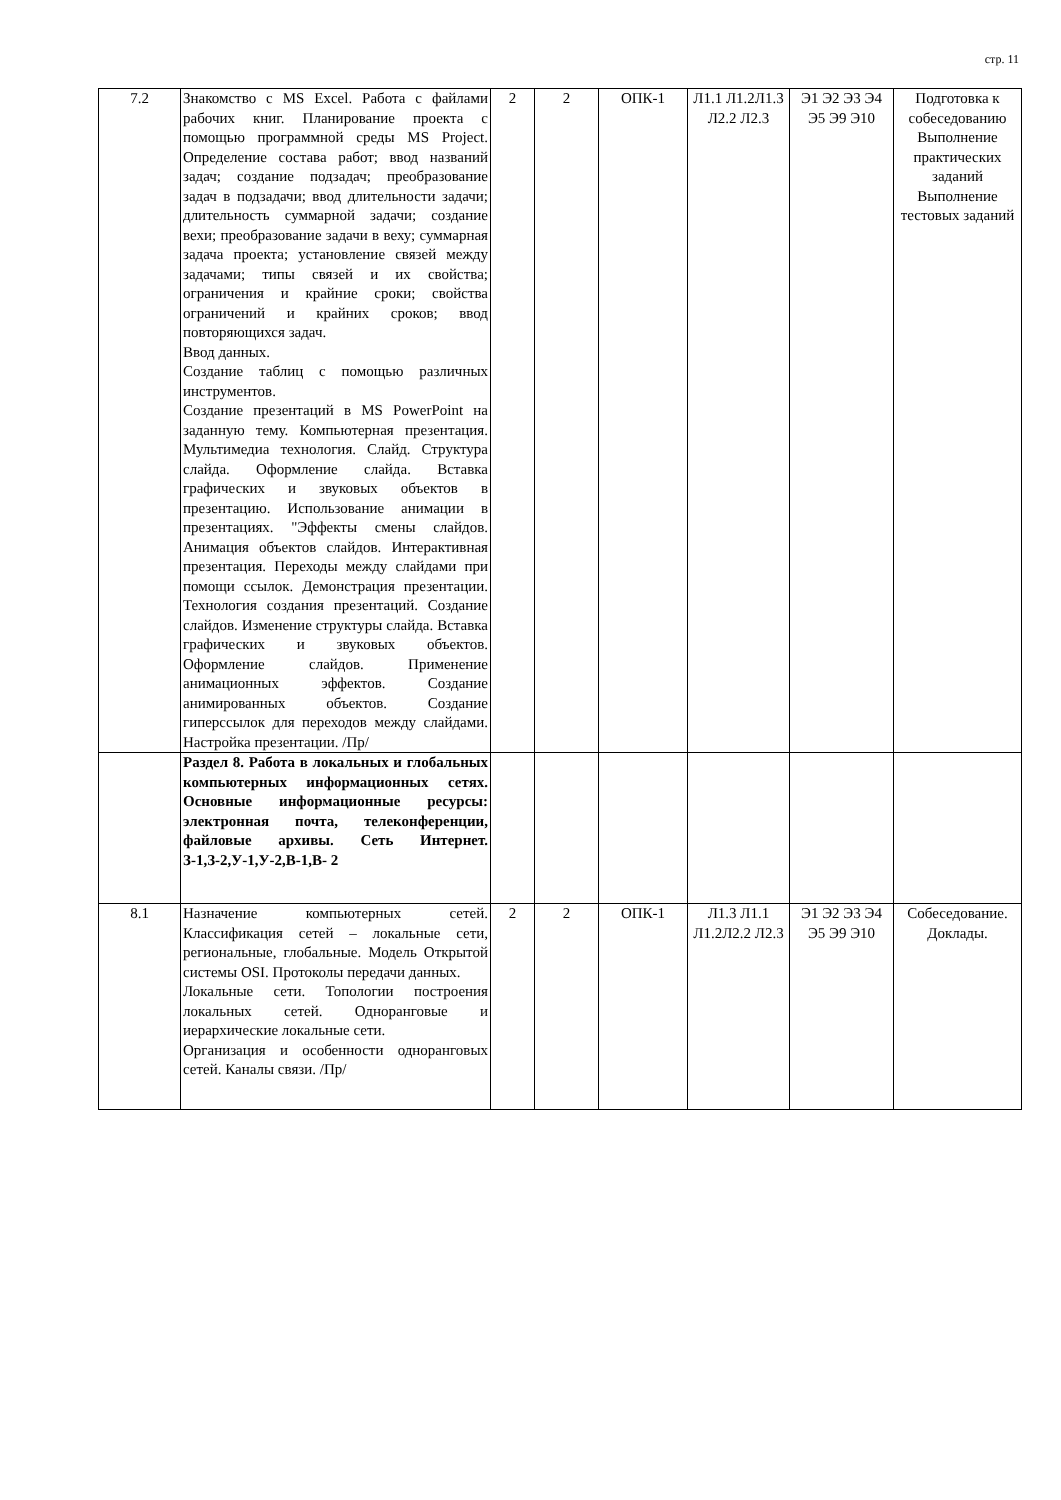стр. 11
| 7.2 | Знакомство с MS Excel. Работа с файлами рабочих книг. Планирование проекта с помощью программной среды MS Project. Определение состава работ; ввод названий задач; создание подзадач; преобразование задач в подзадачи; ввод длительности задачи; длительность суммарной задачи; создание вехи; преобразование задачи в веху; суммарная задача проекта; установление связей между задачами; типы связей и их свойства; ограничения и крайние сроки; свойства ограничений и крайних сроков; ввод повторяющихся задач. Ввод данных. Создание таблиц с помощью различных инструментов. Создание презентаций в MS PowerPoint на заданную тему. Компьютерная презентация. Мультимедиа технология. Слайд. Структура слайда. Оформление слайда. Вставка графических и звуковых объектов в презентацию. Использование анимации в презентациях. "Эффекты смены слайдов. Анимация объектов слайдов. Интерактивная презентация. Переходы между слайдами при помощи ссылок. Демонстрация презентации. Технология создания презентаций. Создание слайдов. Изменение структуры слайда. Вставка графических и звуковых объектов. Оформление слайдов. Применение анимационных эффектов. Создание анимированных объектов. Создание гиперссылок для переходов между слайдами. Настройка презентации. /Пр/ | 2 | 2 | ОПК-1 | Л1.1 Л1.2Л1.3 Л2.2 Л2.3 | Э1 Э2 Э3 Э4 Э5 Э9 Э10 | Подготовка к собеседованию Выполнение практических заданий Выполнение тестовых заданий |
| | Раздел 8. Работа в локальных и глобальных компьютерных информационных сетях. Основные информационные ресурсы: электронная почта, телеконференции, файловые архивы. Сеть Интернет. З-1,З-2,У-1,У-2,В-1,В- 2 | | | | | | |
| 8.1 | Назначение компьютерных сетей. Классификация сетей – локальные сети, региональные, глобальные. Модель Открытой системы OSI. Протоколы передачи данных. Локальные сети. Топологии построения локальных сетей. Одноранговые и иерархические локальные сети. Организация и особенности одноранговых сетей. Каналы связи. /Пр/ | 2 | 2 | ОПК-1 | Л1.3 Л1.1 Л1.2Л2.2 Л2.3 | Э1 Э2 Э3 Э4 Э5 Э9 Э10 | Собеседование. Доклады. |